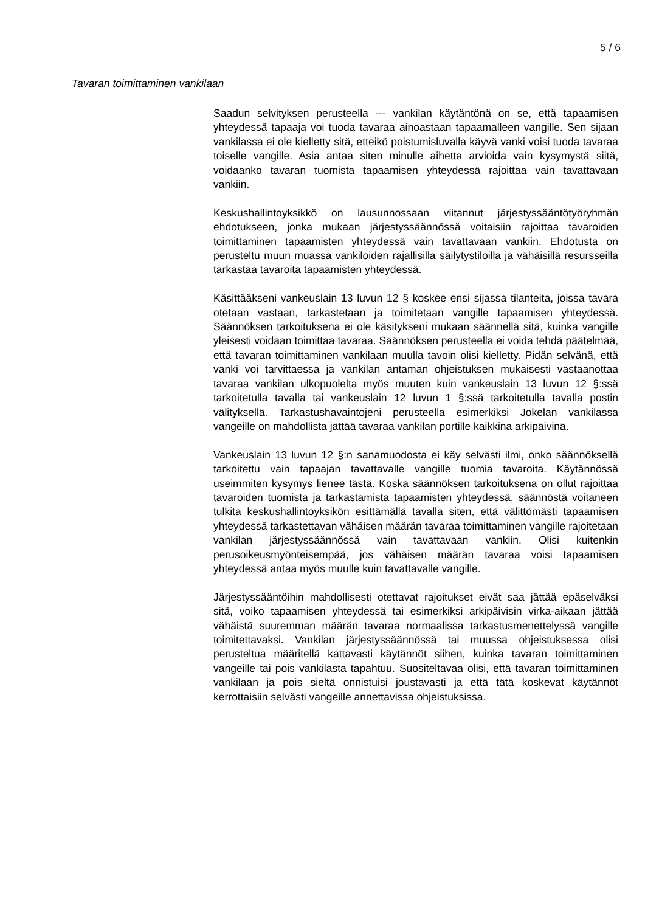5 / 6
Tavaran toimittaminen vankilaan
Saadun selvityksen perusteella --- vankilan käytäntönä on se, että tapaamisen yhteydessä tapaaja voi tuoda tavaraa ainoastaan tapaamalleen vangille. Sen sijaan vankilassa ei ole kielletty sitä, etteikö poistumisluvalla käyvä vanki voisi tuoda tavaraa toiselle vangille. Asia antaa siten minulle aihetta arvioida vain kysymystä siitä, voidaanko tavaran tuomista tapaamisen yhteydessä rajoittaa vain tavattavaan vankiin.
Keskushallintoyksikkö on lausunnossaan viitannut järjestyssääntötyöryhmän ehdotukseen, jonka mukaan järjestyssäännössä voitaisiin rajoittaa tavaroiden toimittaminen tapaamisten yhteydessä vain tavattavaan vankiin. Ehdotusta on perusteltu muun muassa vankiloiden rajallisilla säilytystiloilla ja vähäisillä resursseilla tarkastaa tavaroita tapaamisten yhteydessä.
Käsittääkseni vankeuslain 13 luvun 12 § koskee ensi sijassa tilanteita, joissa tavara otetaan vastaan, tarkastetaan ja toimitetaan vangille tapaamisen yhteydessä. Säännöksen tarkoituksena ei ole käsitykseni mukaan säännellä sitä, kuinka vangille yleisesti voidaan toimittaa tavaraa. Säännöksen perusteella ei voida tehdä päätelmää, että tavaran toimittaminen vankilaan muulla tavoin olisi kielletty. Pidän selvänä, että vanki voi tarvittaessa ja vankilan antaman ohjeistuksen mukaisesti vastaanottaa tavaraa vankilan ulkopuolelta myös muuten kuin vankeuslain 13 luvun 12 §:ssä tarkoitetulla tavalla tai vankeuslain 12 luvun 1 §:ssä tarkoitetulla tavalla postin välityksellä. Tarkastushavaintojeni perusteella esimerkiksi Jokelan vankilassa vangeille on mahdollista jättää tavaraa vankilan portille kaikkina arkipäivinä.
Vankeuslain 13 luvun 12 §:n sanamuodosta ei käy selvästi ilmi, onko säännöksellä tarkoitettu vain tapaajan tavattavalle vangille tuomia tavaroita. Käytännössä useimmiten kysymys lienee tästä. Koska säännöksen tarkoituksena on ollut rajoittaa tavaroiden tuomista ja tarkastamista tapaamisten yhteydessä, säännöstä voitaneen tulkita keskushallintoyksikön esittämällä tavalla siten, että välittömästi tapaamisen yhteydessä tarkastettavan vähäisen määrän tavaraa toimittaminen vangille rajoitetaan vankilan järjestyssäännössä vain tavattavaan vankiin. Olisi kuitenkin perusoikeusmyönteisempää, jos vähäisen määrän tavaraa voisi tapaamisen yhteydessä antaa myös muulle kuin tavattavalle vangille.
Järjestyssääntöihin mahdollisesti otettavat rajoitukset eivät saa jättää epäselväksi sitä, voiko tapaamisen yhteydessä tai esimerkiksi arkipäivisin virka-aikaan jättää vähäistä suuremman määrän tavaraa normaalissa tarkastusmenettelyssä vangille toimitettavaksi. Vankilan järjestyssäännössä tai muussa ohjeistuksessa olisi perusteltua määritellä kattavasti käytännöt siihen, kuinka tavaran toimittaminen vangeille tai pois vankilasta tapahtuu. Suositeltavaa olisi, että tavaran toimittaminen vankilaan ja pois sieltä onnistuisi joustavasti ja että tätä koskevat käytännöt kerrottaisiin selvästi vangeille annettavissa ohjeistuksissa.